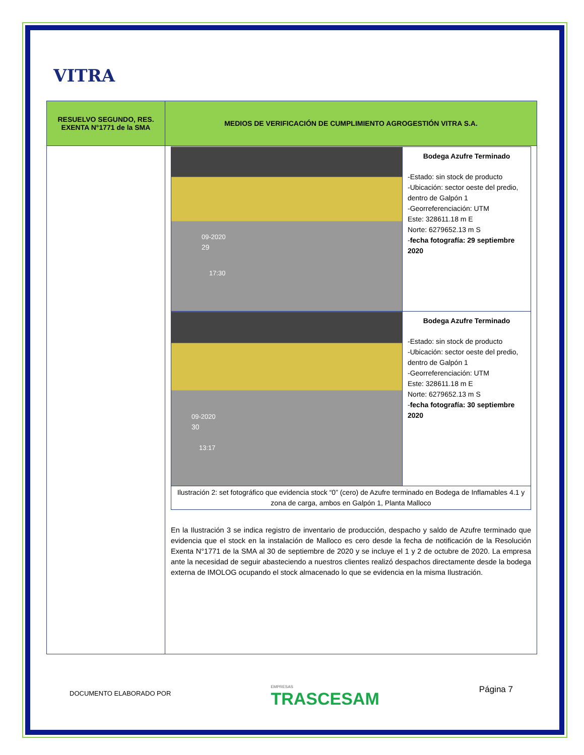VITRA
| RESUELVO SEGUNDO, RES. EXENTA N°1771 de la SMA | MEDIOS DE VERIFICACIÓN DE CUMPLIMIENTO AGROGESTIÓN VITRA S.A. |
| --- | --- |
| | / 09-2020 29 17:30 / Bodega Azufre Terminado -Estado: sin stock de producto -Ubicación: sector oeste del predio, dentro de Galpón 1 -Georreferenciación: UTM Este: 328611.18 m E Norte: 6279652.13 m S - fecha fotografía: 29 septiembre 2020 / / 09-2020 30 13:17 / Bodega Azufre Terminado -Estado: sin stock de producto -Ubicación: sector oeste del predio, dentro de Galpón 1 -Georreferenciación: UTM Este: 328611.18 m E Norte: 6279652.13 m S - fecha fotografía: 30 septiembre 2020 / / Ilustración 2: set fotográfico que evidencia stock “0” (cero) de Azufre terminado en Bodega de Inflamables 4.1 y zona de carga, ambos en Galpón 1, Planta Malloco / / En la Ilustración 3 se indica registro de inventario de producción, despacho y saldo de Azufre terminado que evidencia que el stock en la instalación de Malloco es cero desde la fecha de notificación de la Resolución Exenta N°1771 de la SMA al 30 de septiembre de 2020 y se incluye el 1 y 2 de octubre de 2020. La empresa ante la necesidad de seguir abasteciendo a nuestros clientes realizó despachos directamente desde la bodega externa de IMOLOG ocupando el stock almacenado lo que se evidencia en la misma Ilustración. |
DOCUMENTO ELABORADO POR
EMPRESAS
TRASCESAM
Página 7